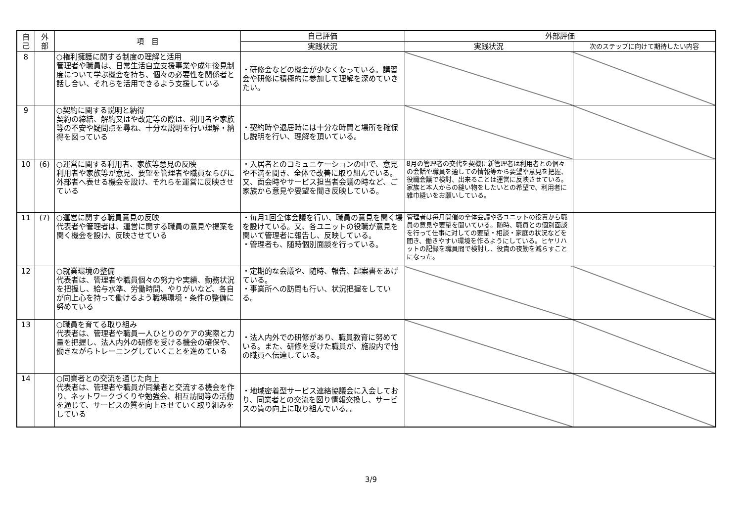| 自 己 | 外 部 | 項 目 | 自己評価 | 外部評価 | |
| --- | --- | --- | --- | --- | --- |
| | | | 実践状況 | 実践状況 | 次のステップに向けて期待したい内容 |
| 8 | | ○権利擁護に関する制度の理解と活用 管理者や職員は、日常生活自立支援事業や成年後見制度について学ぶ機会を持ち、個々の必要性を関係者と話し合い、それらを活用できるよう支援している | ・研修会などの機会が少なくなっている。講習会や研修に積極的に参加して理解を深めていきたい。 | | |
| 9 | | ○契約に関する説明と納得 契約の締結、解約又はや改定等の際は、利用者や家族等の不安や疑問点を尋ね、十分な説明を行い理解・納得を図っている | ・契約時や退居時には十分な時間と場所を確保し説明を行い、理解を頂いている。 | | |
| 10 | (6) | ○運営に関する利用者、家族等意見の反映 利用者や家族等が意見、要望を管理者や職員ならびに外部者へ表せる機会を設け、それらを運営に反映させている | ・入居者とのコミュニケーションの中で、意見や不満を聞き、全体で改善に取り組んでいる。又、面会時やサービス担当者会議の時など、ご家族から意見や要望を聞き反映している。 | 8月の管理者の交代を契機に新管理者は利用者との個々の会話や職員を通しての情報等から要望や意見を把握、役職会議で検討、出来ることは運営に反映させている。家族と本人からの縫い物をしたいとの希望で、利用者に雑巾縫いをお願いしている。 | |
| 11 | (7) | ○運営に関する職員意見の反映 代表者や管理者は、運営に関する職員の意見や提案を聞く機会を設け、反映させている | ・毎月1回全体会議を行い、職員の意見を聞く場を設けている。又、各ユニットの役職が意見を聞いて管理者に報告し、反映している。 ・管理者も、随時個別面談を行っている。 | 管理者は毎月開催の全体会議や各ユニットの役責から職員の意見や要望を聞いている。随時、職員との個別面談を行って仕事に対しての要望・相談・家庭の状況などを聞き、働きやすい環境を作るようにしている。ヒヤリハットの記録を職員間で検討し、役責の夜勤を減らすことになった。 | |
| 12 | | ○就業環境の整備 代表者は、管理者や職員個々の努力や実績、勤務状況を把握し、給与水準、労働時間、やりがいなど、各自が向上心を持って働けるよう職場環境・条件の整備に努めている | ・定期的な会議や、随時、報告、起案書をあげている。 ・事業所への訪問も行い、状況把握をしている。 | | |
| 13 | | ○職員を育てる取り組み 代表者は、管理者や職員一人ひとりのケアの実際と力量を把握し、法人内外の研修を受ける機会の確保や、働きながらトレーニングしていくことを進めている | ・法人内外での研修があり、職員教育に努めている。また、研修を受けた職員が、施設内で他の職員へ伝達している。 | | |
| 14 | | ○同業者との交流を通じた向上 代表者は、管理者や職員が同業者と交流する機会を作り、ネットワークづくりや勉強会、相互訪問等の活動を通じて、サービスの質を向上させていく取り組みをしている | ・地域密着型サービス連絡協議会に入会しており、同業者との交流を図り情報交換し、サービスの質の向上に取り組んでいる。。 | | |
3/9